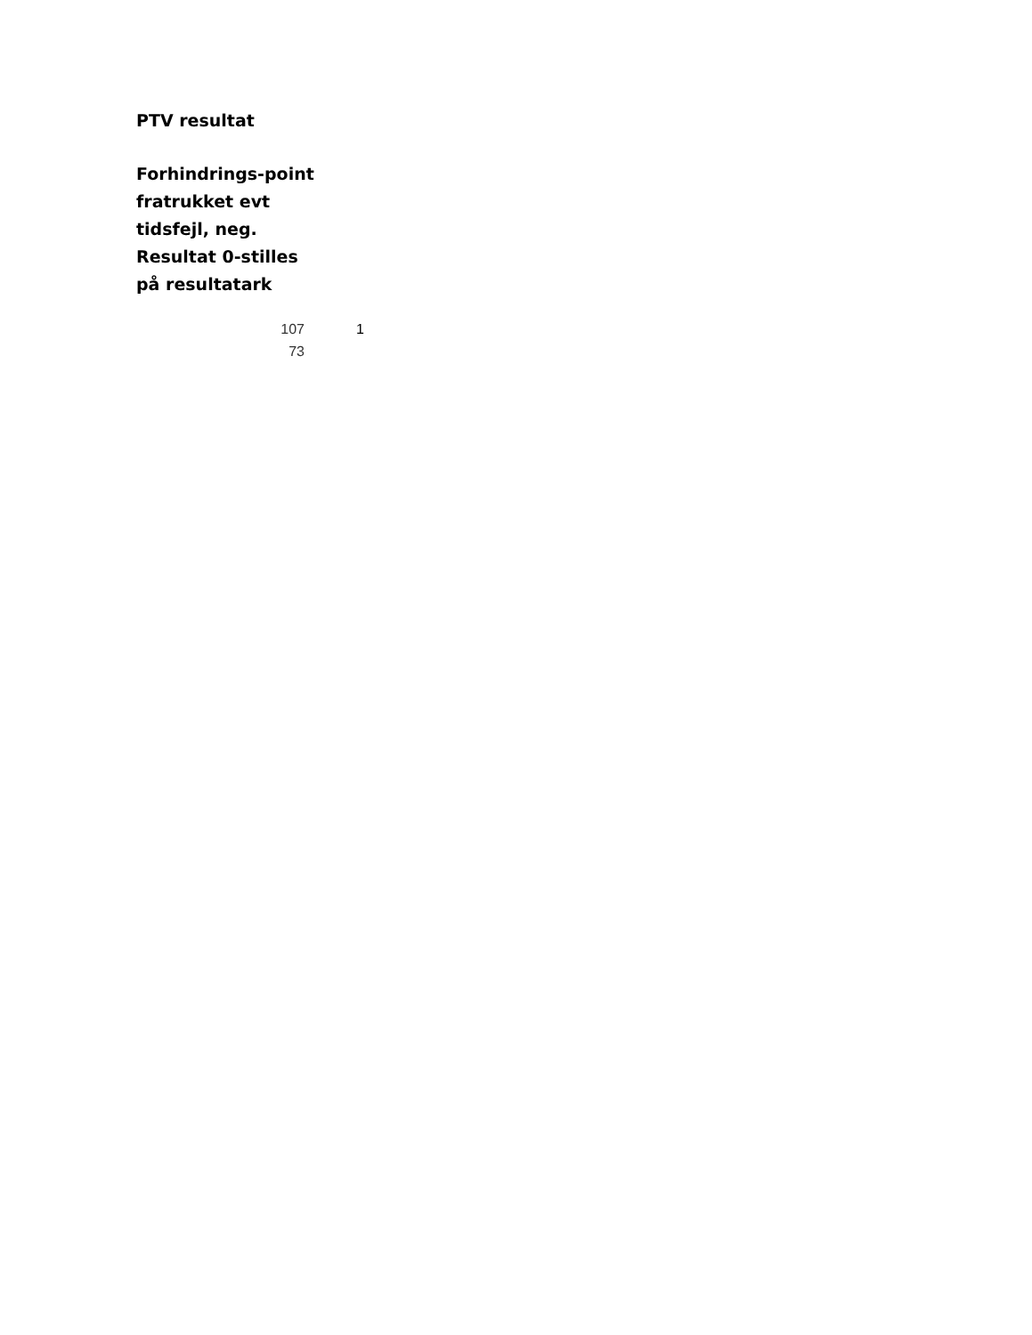PTV resultat
Forhindrings-point fratrukket evt tidsfejl, neg. Resultat 0-stilles på resultatark
| 107 | 1 |
| 73 | |